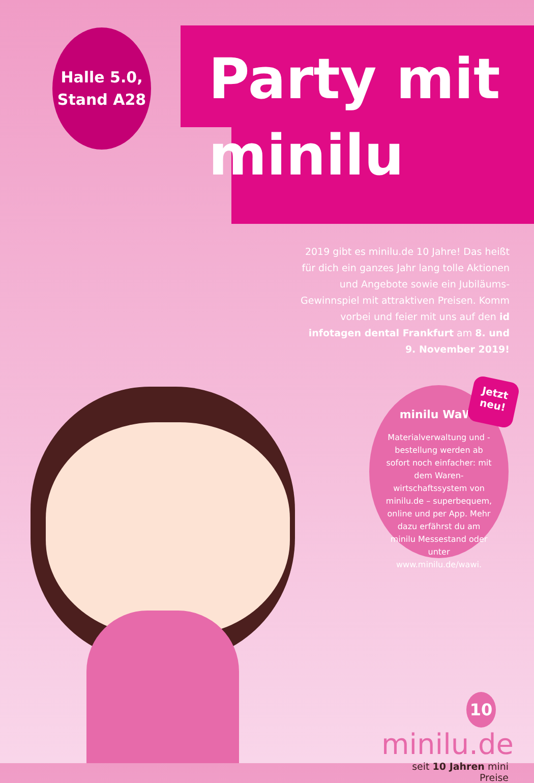Halle 5.0,
Stand A28
Party mit
minilu
2019 gibt es minilu.de 10 Jahre! Das heißt für dich ein ganzes Jahr lang tolle Aktionen und Angebote sowie ein Jubiläums-Gewinnspiel mit attraktiven Preisen. Komm vorbei und feier mit uns auf den id infotagen dental Frankfurt am 8. und 9. November 2019!
minilu WaWi
Materialverwaltung und -bestellung werden ab sofort noch einfacher: mit dem Waren­wirtschaftssystem von minilu.de – superbequem, online und per App. Mehr dazu erfährst du am minilu Messestand oder unter www.minilu.de/wawi.
Jetzt
neu!
10
minilu.de
seit 10 Jahren mini Preise